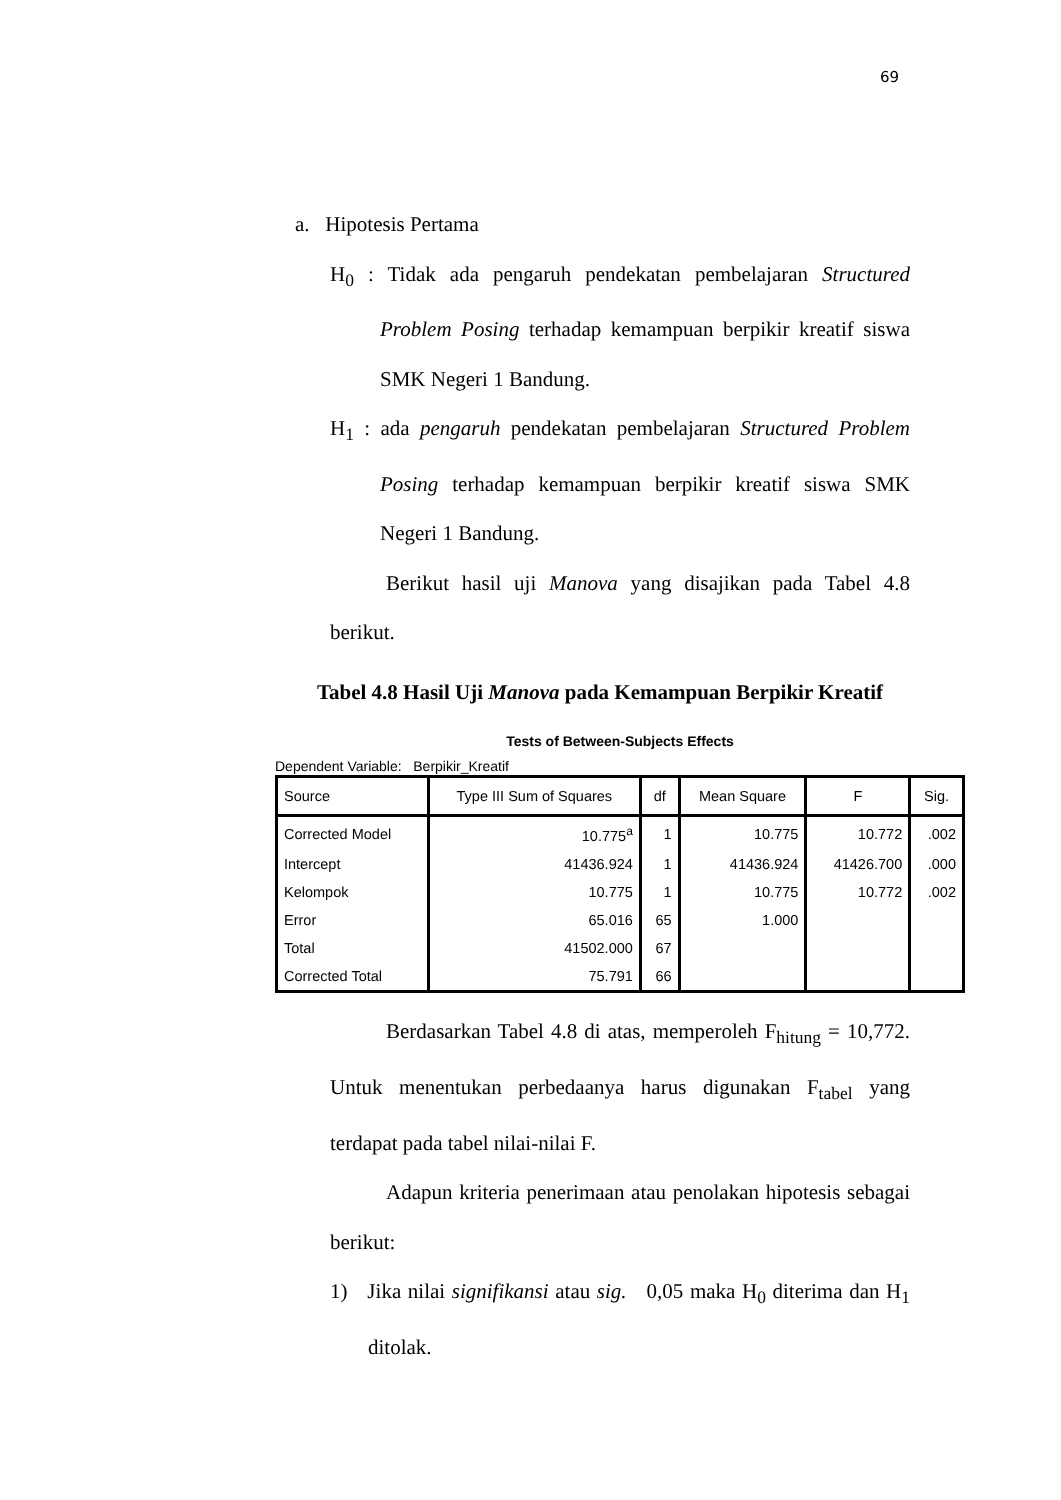69
a. Hipotesis Pertama
H<sub>0</sub> : Tidak ada pengaruh pendekatan pembelajaran Structured Problem Posing terhadap kemampuan berpikir kreatif siswa SMK Negeri 1 Bandung.
H<sub>1</sub> : ada pengaruh pendekatan pembelajaran Structured Problem Posing terhadap kemampuan berpikir kreatif siswa SMK Negeri 1 Bandung.
Berikut hasil uji Manova yang disajikan pada Tabel 4.8 berikut.
Tabel 4.8 Hasil Uji Manova pada Kemampuan Berpikir Kreatif
Tests of Between-Subjects Effects
Dependent Variable: Berpikir_Kreatif
| Source | Type III Sum of Squares | df | Mean Square | F | Sig. |
| --- | --- | --- | --- | --- | --- |
| Corrected Model | 10.775<sup>a</sup> | 1 | 10.775 | 10.772 | .002 |
| Intercept | 41436.924 | 1 | 41436.924 | 41426.700 | .000 |
| Kelompok | 10.775 | 1 | 10.775 | 10.772 | .002 |
| Error | 65.016 | 65 | 1.000 | | |
| Total | 41502.000 | 67 | | | |
| Corrected Total | 75.791 | 66 | | | |
Berdasarkan Tabel 4.8 di atas, memperoleh F<sub>hitung</sub> = 10,772. Untuk menentukan perbedaanya harus digunakan F<sub>tabel</sub> yang terdapat pada tabel nilai-nilai F.
Adapun kriteria penerimaan atau penolakan hipotesis sebagai berikut:
1) Jika nilai signifikansi atau sig. 0,05 maka H<sub>0</sub> diterima dan H<sub>1</sub> ditolak.